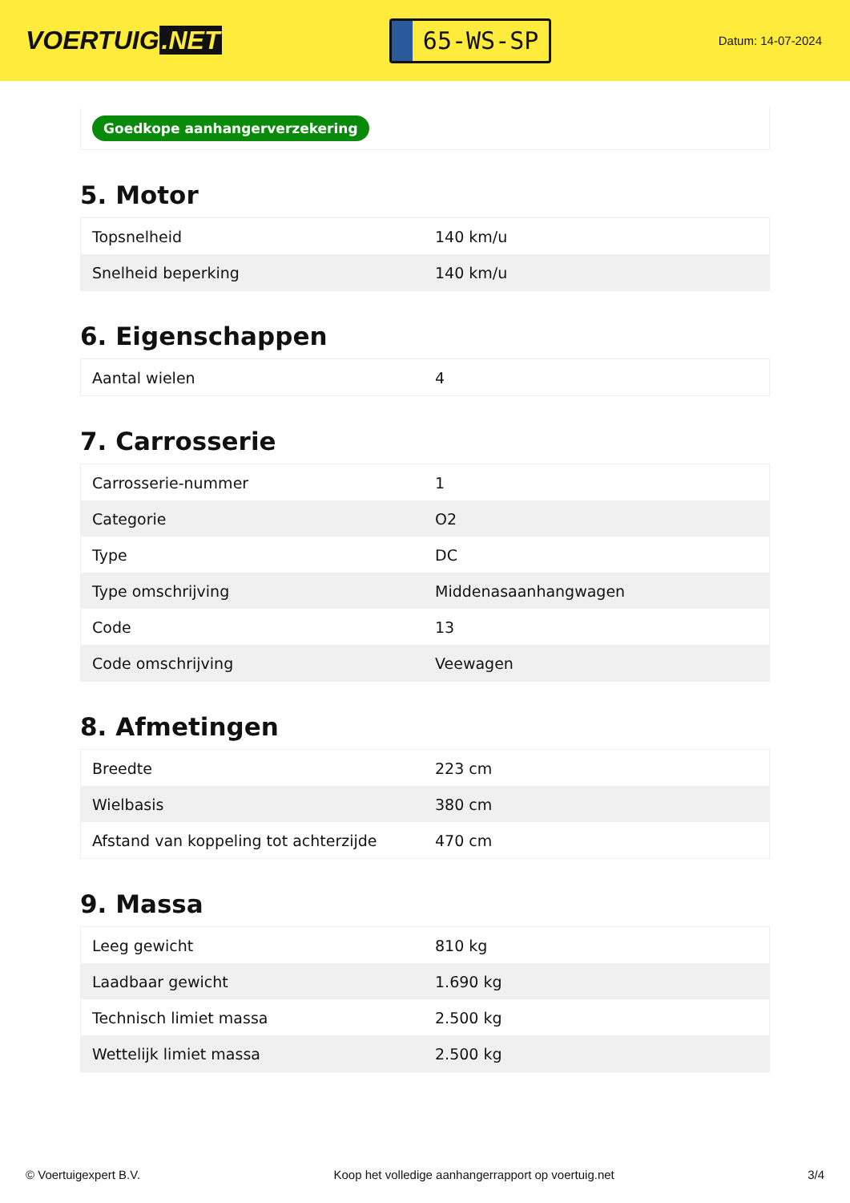VOERTUIG.NET
65-WS-SP
Datum: 14-07-2024
Goedkope aanhangerverzekering
5. Motor
| Topsnelheid | 140 km/u |
| Snelheid beperking | 140 km/u |
6. Eigenschappen
| Aantal wielen | 4 |
7. Carrosserie
| Carrosserie-nummer | 1 |
| Categorie | O2 |
| Type | DC |
| Type omschrijving | Middenasaanhangwagen |
| Code | 13 |
| Code omschrijving | Veewagen |
8. Afmetingen
| Breedte | 223 cm |
| Wielbasis | 380 cm |
| Afstand van koppeling tot achterzijde | 470 cm |
9. Massa
| Leeg gewicht | 810 kg |
| Laadbaar gewicht | 1.690 kg |
| Technisch limiet massa | 2.500 kg |
| Wettelijk limiet massa | 2.500 kg |
© Voertuigexpert B.V. Koop het volledige aanhangerrapport op voertuig.net 3/4